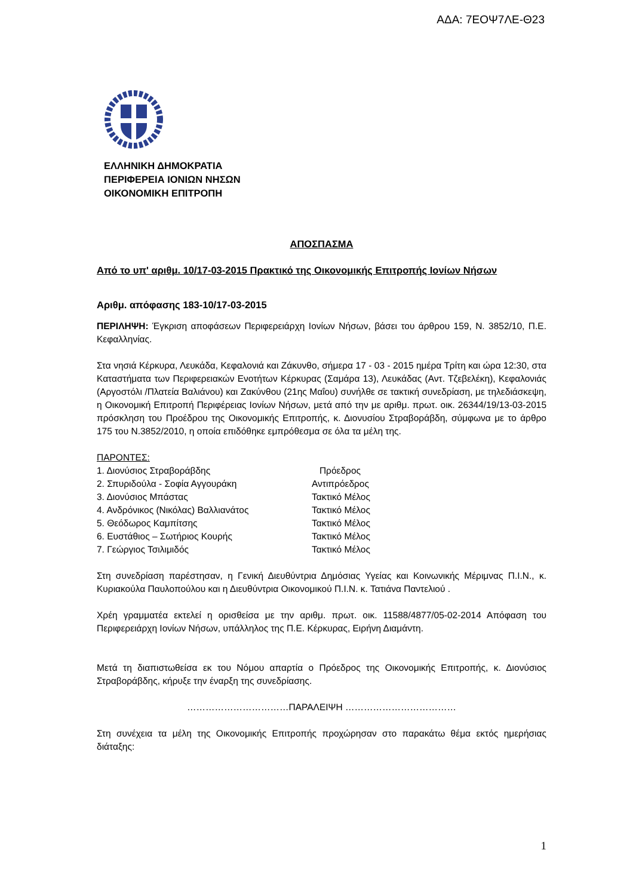ΑΔΑ: 7ΕΟΨ7ΛΕ-Θ23
ΕΛΛΗΝΙΚΗ ΔΗΜΟΚΡΑΤΙΑ
ΠΕΡΙΦΕΡΕΙΑ ΙΟΝΙΩΝ ΝΗΣΩΝ
ΟΙΚΟΝΟΜΙΚΗ ΕΠΙΤΡΟΠΗ
ΑΠΟΣΠΑΣΜΑ
Από το υπ' αριθμ. 10/17-03-2015 Πρακτικό της Οικονομικής Επιτροπής Ιονίων Νήσων
Αριθμ. απόφασης 183-10/17-03-2015
ΠΕΡΙΛΗΨΗ: Έγκριση αποφάσεων Περιφερειάρχη Ιονίων Νήσων, βάσει του άρθρου 159, Ν. 3852/10, Π.Ε. Κεφαλληνίας.
Στα νησιά Κέρκυρα, Λευκάδα, Κεφαλονιά και Ζάκυνθο, σήμερα 17 - 03 - 2015 ημέρα Τρίτη και ώρα 12:30, στα Καταστήματα των Περιφερειακών Ενοτήτων Κέρκυρας (Σαμάρα 13), Λευκάδας (Αντ. Τζεβελέκη), Κεφαλονιάς (Αργοστόλι /Πλατεία Βαλιάνου) και Ζακύνθου (21ης Μαΐου) συνήλθε σε τακτική συνεδρίαση, με τηλεδιάσκεψη, η Οικονομική Επιτροπή Περιφέρειας Ιονίων Νήσων, μετά από την με αριθμ. πρωτ. οικ. 26344/19/13-03-2015 πρόσκληση του Προέδρου της Οικονομικής Επιτροπής, κ. Διονυσίου Στραβοράβδη, σύμφωνα με το άρθρο 175 του Ν.3852/2010, η οποία επιδόθηκε εμπρόθεσμα σε όλα τα μέλη της.
ΠΑΡΟΝΤΕΣ:
| 1. Διονύσιος Στραβοράβδης | Πρόεδρος |
| 2. Σπυριδούλα - Σοφία Αγγουράκη | Αντιπρόεδρος |
| 3. Διονύσιος Μπάστας | Τακτικό Μέλος |
| 4. Ανδρόνικος (Νικόλας) Βαλλιανάτος | Τακτικό Μέλος |
| 5. Θεόδωρος Καμπίτσης | Τακτικό Μέλος |
| 6. Ευστάθιος – Σωτήριος Κουρής | Τακτικό Μέλος |
| 7. Γεώργιος Τσιλιμιδός | Τακτικό Μέλος |
Στη συνεδρίαση παρέστησαν, η Γενική Διευθύντρια Δημόσιας Υγείας και Κοινωνικής Μέριμνας Π.Ι.Ν., κ. Κυριακούλα Παυλοπούλου και η Διευθύντρια Οικονομικού Π.Ι.Ν. κ. Τατιάνα Παντελιού .
Χρέη γραμματέα εκτελεί η ορισθείσα με την αριθμ. πρωτ. οικ. 11588/4877/05-02-2014 Απόφαση του Περιφερειάρχη Ιονίων Νήσων, υπάλληλος της Π.Ε. Κέρκυρας, Ειρήνη Διαμάντη.
Μετά τη διαπιστωθείσα εκ του Νόμου απαρτία ο Πρόεδρος της Οικονομικής Επιτροπής, κ. Διονύσιος Στραβοράβδης, κήρυξε την έναρξη της συνεδρίασης.
……………………………ΠΑΡΑΛΕΙΨΗ ………………………………
Στη συνέχεια τα μέλη της Οικονομικής Επιτροπής προχώρησαν στο παρακάτω θέμα εκτός ημερήσιας διάταξης:
1